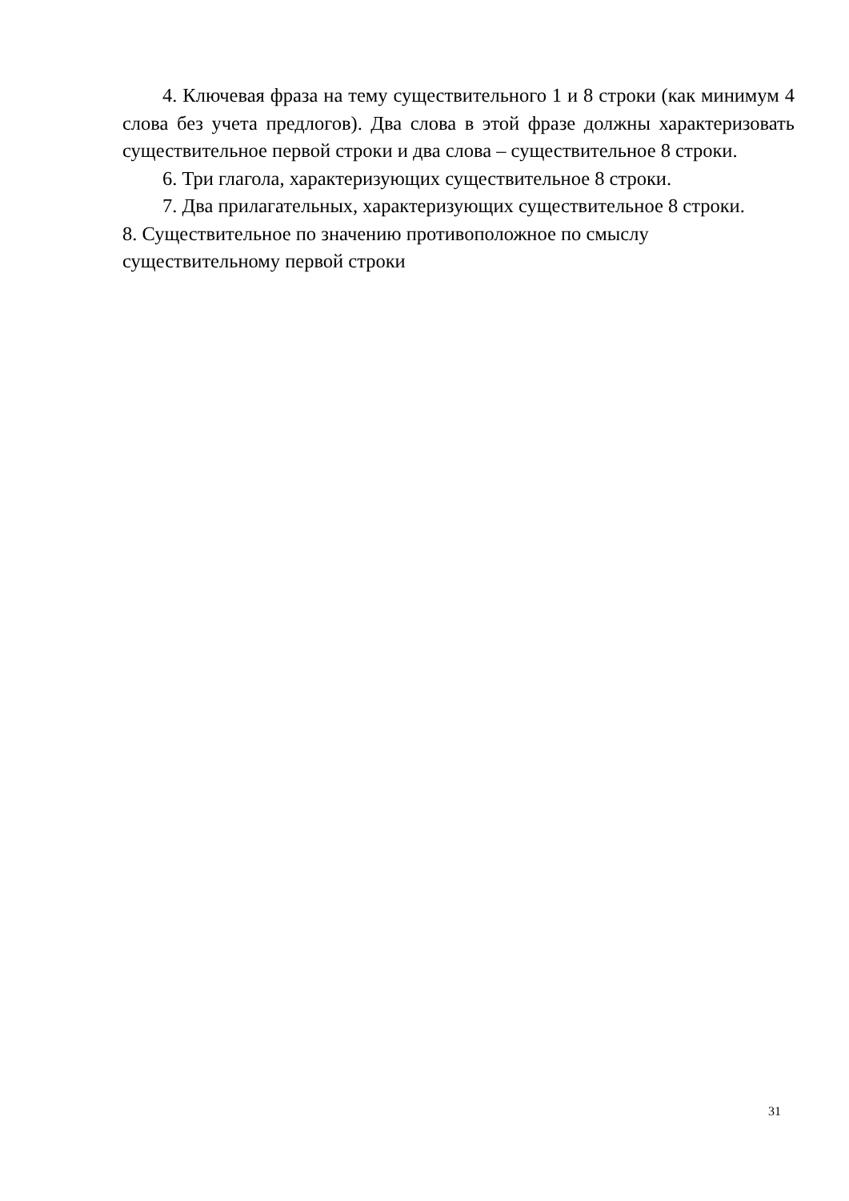4. Ключевая фраза на тему существительного 1 и 8 строки (как минимум 4 слова без учета предлогов). Два слова в этой фразе должны характеризовать существительное первой строки и два слова – существительное 8 строки.
6. Три глагола, характеризующих существительное 8 строки.
7. Два прилагательных, характеризующих существительное 8 строки.
8. Существительное по значению противоположное по смыслу существительному первой строки
31